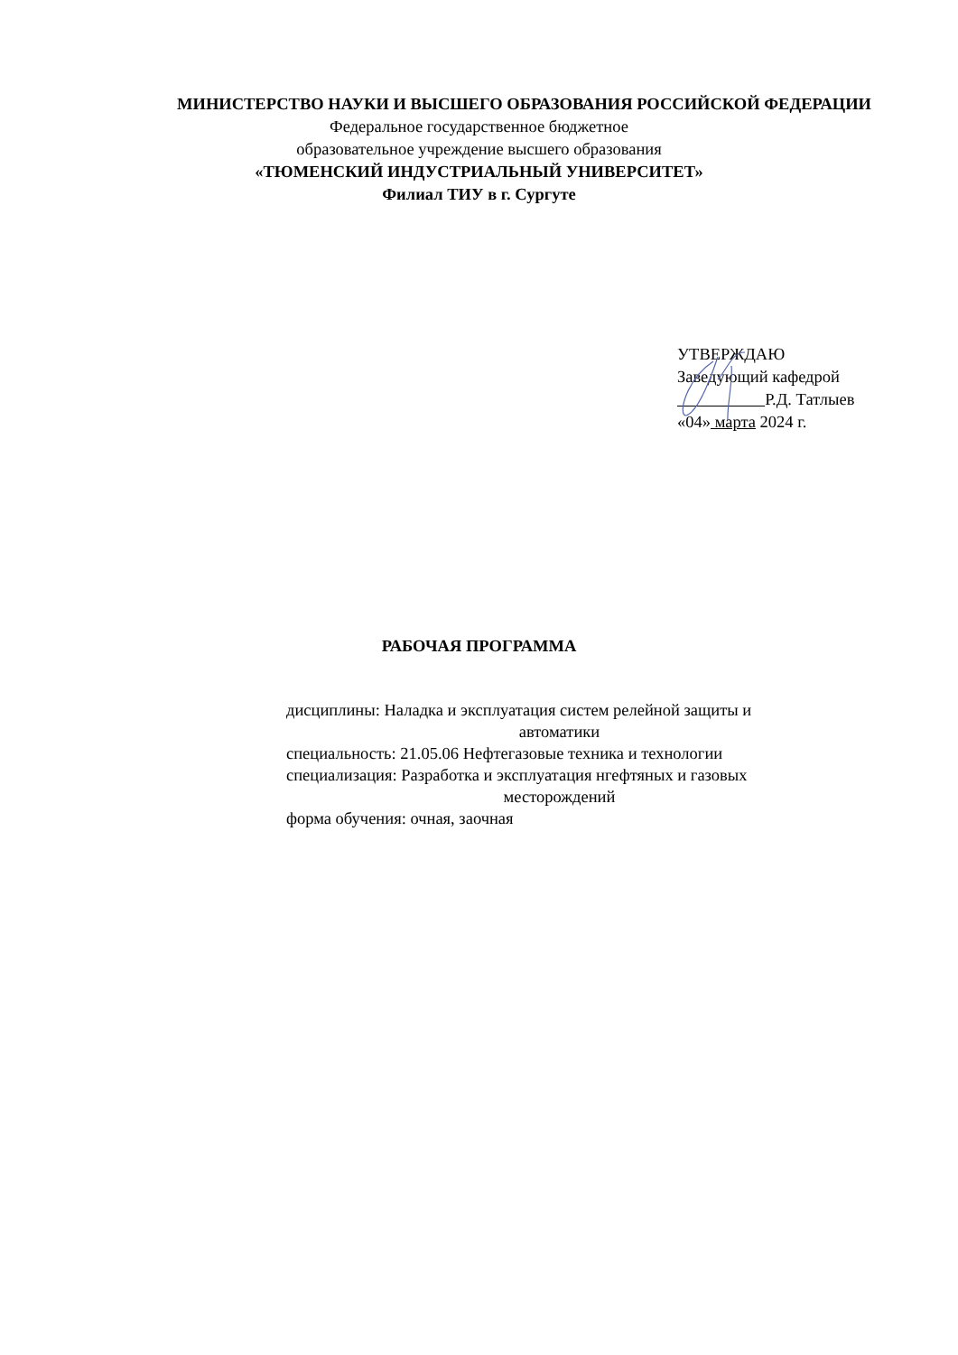МИНИСТЕРСТВО НАУКИ И ВЫСШЕГО ОБРАЗОВАНИЯ РОССИЙСКОЙ ФЕДЕРАЦИИ
Федеральное государственное бюджетное
образовательное учреждение высшего образования
«ТЮМЕНСКИЙ ИНДУСТРИАЛЬНЫЙ УНИВЕРСИТЕТ»
Филиал ТИУ в г. Сургуте
УТВЕРЖДАЮ
Заведующий кафедрой
Р.Д. Татлыев
«04» марта 2024 г.
РАБОЧАЯ ПРОГРАММА
дисциплины: Наладка и эксплуатация систем релейной защиты и
автоматики
специальность: 21.05.06 Нефтегазовые техника и технологии
специализация: Разработка и эксплуатация нгефтяных и газовых
месторождений
форма обучения: очная, заочная